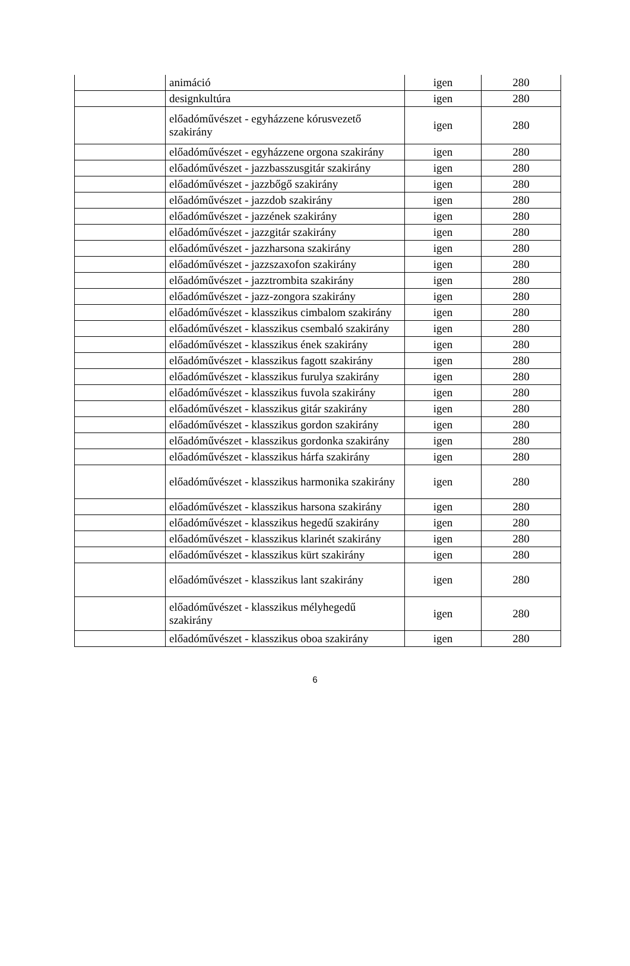| | animáció | igen | 280 |
| | designkultúra | igen | 280 |
| | előadóművészet - egyházzene kórusvezető szakirány | igen | 280 |
| | előadóművészet - egyházzene orgona szakirány | igen | 280 |
| | előadóművészet - jazzbasszusgitár szakirány | igen | 280 |
| | előadóművészet - jazzbőgő szakirány | igen | 280 |
| | előadóművészet - jazzdob szakirány | igen | 280 |
| | előadóművészet - jazzének szakirány | igen | 280 |
| | előadóművészet - jazzgitár szakirány | igen | 280 |
| | előadóművészet - jazzharsona szakirány | igen | 280 |
| | előadóművészet - jazzszaxofon szakirány | igen | 280 |
| | előadóművészet - jazztrombita szakirány | igen | 280 |
| | előadóművészet - jazz-zongora szakirány | igen | 280 |
| | előadóművészet - klasszikus cimbalom szakirány | igen | 280 |
| | előadóművészet - klasszikus csembaló szakirány | igen | 280 |
| | előadóművészet - klasszikus ének szakirány | igen | 280 |
| | előadóművészet - klasszikus fagott szakirány | igen | 280 |
| | előadóművészet - klasszikus furulya szakirány | igen | 280 |
| | előadóművészet - klasszikus fuvola szakirány | igen | 280 |
| | előadóművészet - klasszikus gitár szakirány | igen | 280 |
| | előadóművészet - klasszikus gordon szakirány | igen | 280 |
| | előadóművészet - klasszikus gordonka szakirány | igen | 280 |
| | előadóművészet - klasszikus hárfa szakirány | igen | 280 |
| | előadóművészet - klasszikus harmonika szakirány | igen | 280 |
| | előadóművészet - klasszikus harsona szakirány | igen | 280 |
| | előadóművészet - klasszikus hegedű szakirány | igen | 280 |
| | előadóművészet - klasszikus klarinét szakirány | igen | 280 |
| | előadóművészet - klasszikus kürt szakirány | igen | 280 |
| | előadóművészet - klasszikus lant szakirány | igen | 280 |
| | előadóművészet - klasszikus mélyhegedű szakirány | igen | 280 |
| | előadóművészet - klasszikus oboa szakirány | igen | 280 |
6